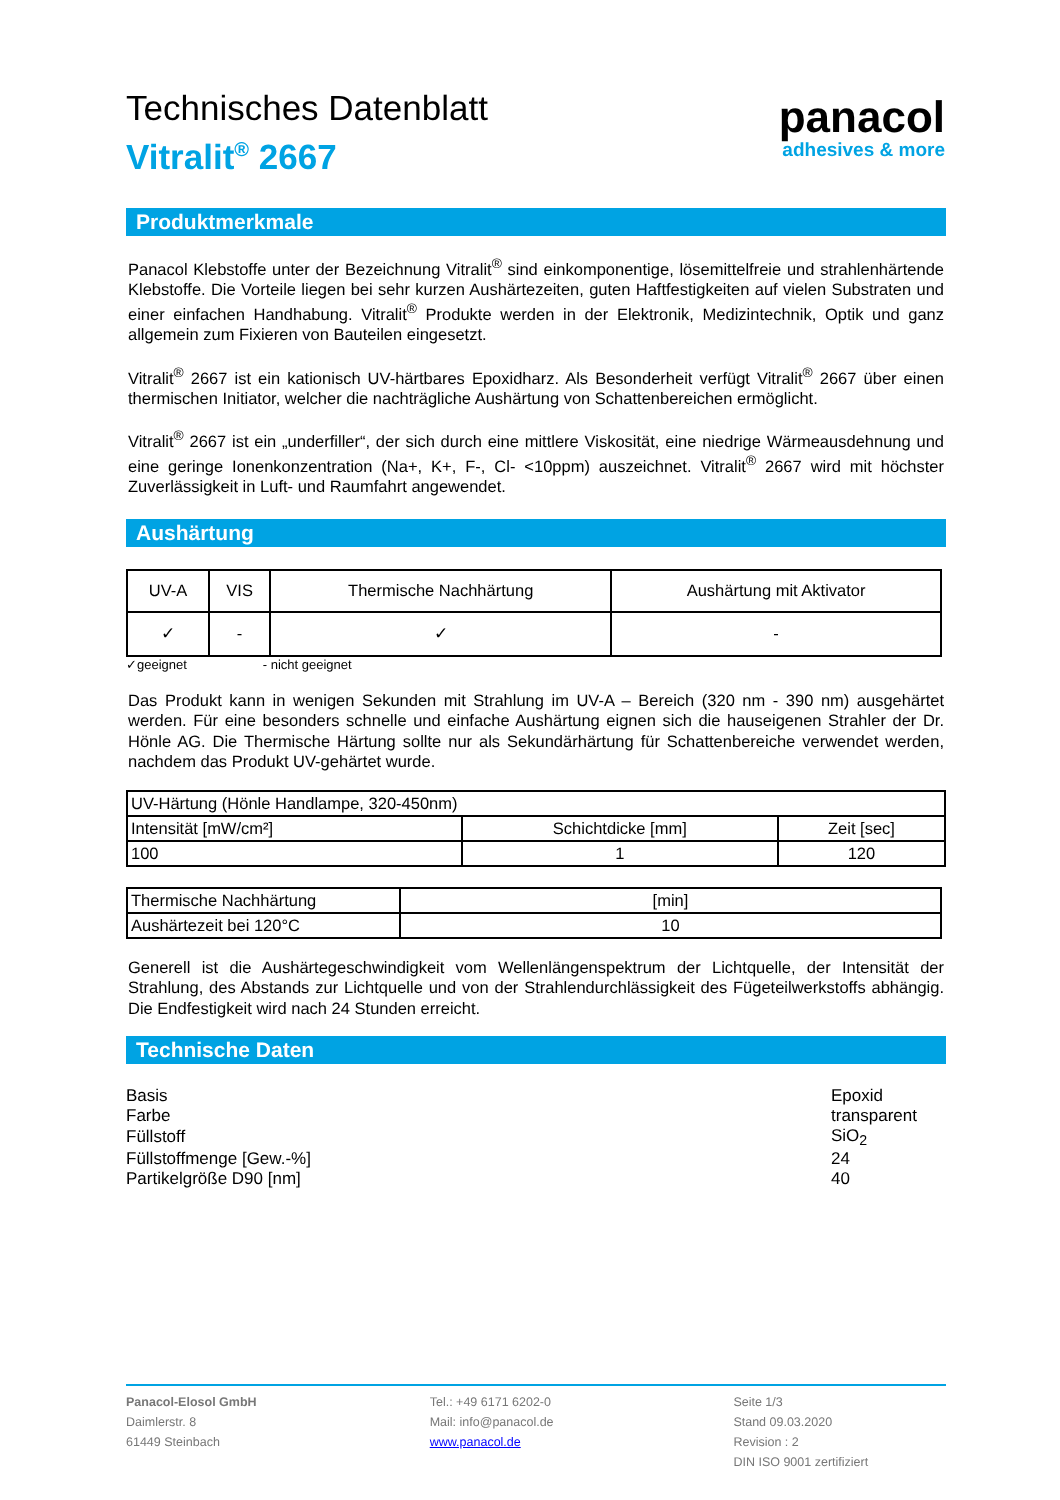panacol
adhesives & more
Technisches Datenblatt
Vitralit<sup>®</sup> 2667
Produktmerkmale
Panacol Klebstoffe unter der Bezeichnung Vitralit<sup>®</sup> sind einkomponentige, lösemittelfreie und strahlenhärtende Klebstoffe. Die Vorteile liegen bei sehr kurzen Aushärtezeiten, guten Haftfestigkeiten auf vielen Substraten und einer einfachen Handhabung. Vitralit<sup>®</sup> Produkte werden in der Elektronik, Medizintechnik, Optik und ganz allgemein zum Fixieren von Bauteilen eingesetzt.
Vitralit<sup>®</sup> 2667 ist ein kationisch UV-härtbares Epoxidharz. Als Besonderheit verfügt Vitralit<sup>®</sup> 2667 über einen thermischen Initiator, welcher die nachträgliche Aushärtung von Schattenbereichen ermöglicht.
Vitralit<sup>®</sup> 2667 ist ein „underfiller“, der sich durch eine mittlere Viskosität, eine niedrige Wärmeausdehnung und eine geringe Ionenkonzentration (Na+, K+, F-, Cl- <10ppm) auszeichnet. Vitralit<sup>®</sup> 2667 wird mit höchster Zuverlässigkeit in Luft- und Raumfahrt angewendet.
Aushärtung
| UV-A | VIS | Thermische Nachhärtung | Aushärtung mit Aktivator |
| --- | --- | --- | --- |
| ✓ | - | ✓ | - |
✓geeignet - nicht geeignet
Das Produkt kann in wenigen Sekunden mit Strahlung im UV-A – Bereich (320 nm - 390 nm) ausgehärtet werden. Für eine besonders schnelle und einfache Aushärtung eignen sich die hauseigenen Strahler der Dr. Hönle AG. Die Thermische Härtung sollte nur als Sekundärhärtung für Schattenbereiche verwendet werden, nachdem das Produkt UV-gehärtet wurde.
| UV-Härtung (Hönle Handlampe, 320-450nm) | | |
| Intensität [mW/cm²] | Schichtdicke [mm] | Zeit [sec] |
| 100 | 1 | 120 |
| Thermische Nachhärtung | [min] |
| Aushärtezeit bei 120°C | 10 |
Generell ist die Aushärtegeschwindigkeit vom Wellenlängenspektrum der Lichtquelle, der Intensität der Strahlung, des Abstands zur Lichtquelle und von der Strahlendurchlässigkeit des Fügeteilwerkstoffs abhängig. Die Endfestigkeit wird nach 24 Stunden erreicht.
Technische Daten
| Basis | Epoxid |
| Farbe | transparent |
| Füllstoff | SiO<sub>2</sub> |
| Füllstoffmenge [Gew.-%] | 24 |
| Partikelgröße D90 [nm] | 40 |
Panacol-Elosol GmbH
Daimlerstr. 8
61449 Steinbach
Tel.: +49 6171 6202-0
Mail: info@panacol.de
www.panacol.de
Seite 1/3
Stand 09.03.2020
Revision : 2
DIN ISO 9001 zertifiziert